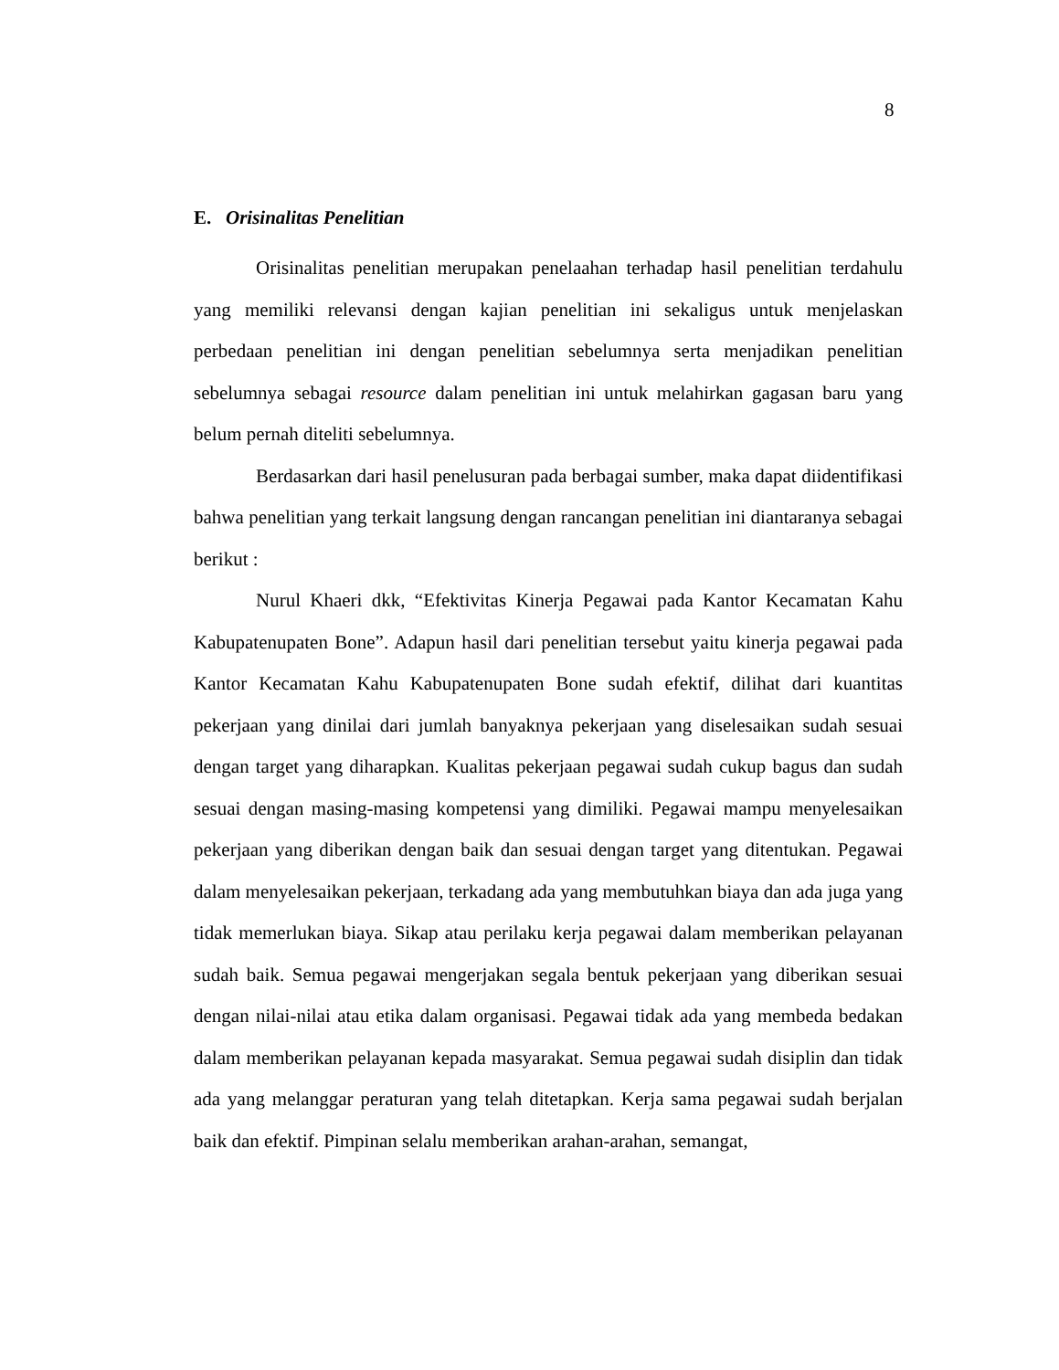8
E. Orisinalitas Penelitian
Orisinalitas penelitian merupakan penelaahan terhadap hasil penelitian terdahulu yang memiliki relevansi dengan kajian penelitian ini sekaligus untuk menjelaskan perbedaan penelitian ini dengan penelitian sebelumnya serta menjadikan penelitian sebelumnya sebagai resource dalam penelitian ini untuk melahirkan gagasan baru yang belum pernah diteliti sebelumnya.
Berdasarkan dari hasil penelusuran pada berbagai sumber, maka dapat diidentifikasi bahwa penelitian yang terkait langsung dengan rancangan penelitian ini diantaranya sebagai berikut :
Nurul Khaeri dkk, “Efektivitas Kinerja Pegawai pada Kantor Kecamatan Kahu Kabupatenupaten Bone”. Adapun hasil dari penelitian tersebut yaitu kinerja pegawai pada Kantor Kecamatan Kahu Kabupatenupaten Bone sudah efektif, dilihat dari kuantitas pekerjaan yang dinilai dari jumlah banyaknya pekerjaan yang diselesaikan sudah sesuai dengan target yang diharapkan. Kualitas pekerjaan pegawai sudah cukup bagus dan sudah sesuai dengan masing-masing kompetensi yang dimiliki. Pegawai mampu menyelesaikan pekerjaan yang diberikan dengan baik dan sesuai dengan target yang ditentukan. Pegawai dalam menyelesaikan pekerjaan, terkadang ada yang membutuhkan biaya dan ada juga yang tidak memerlukan biaya. Sikap atau perilaku kerja pegawai dalam memberikan pelayanan sudah baik. Semua pegawai mengerjakan segala bentuk pekerjaan yang diberikan sesuai dengan nilai-nilai atau etika dalam organisasi. Pegawai tidak ada yang membeda bedakan dalam memberikan pelayanan kepada masyarakat. Semua pegawai sudah disiplin dan tidak ada yang melanggar peraturan yang telah ditetapkan. Kerja sama pegawai sudah berjalan baik dan efektif. Pimpinan selalu memberikan arahan-arahan, semangat,